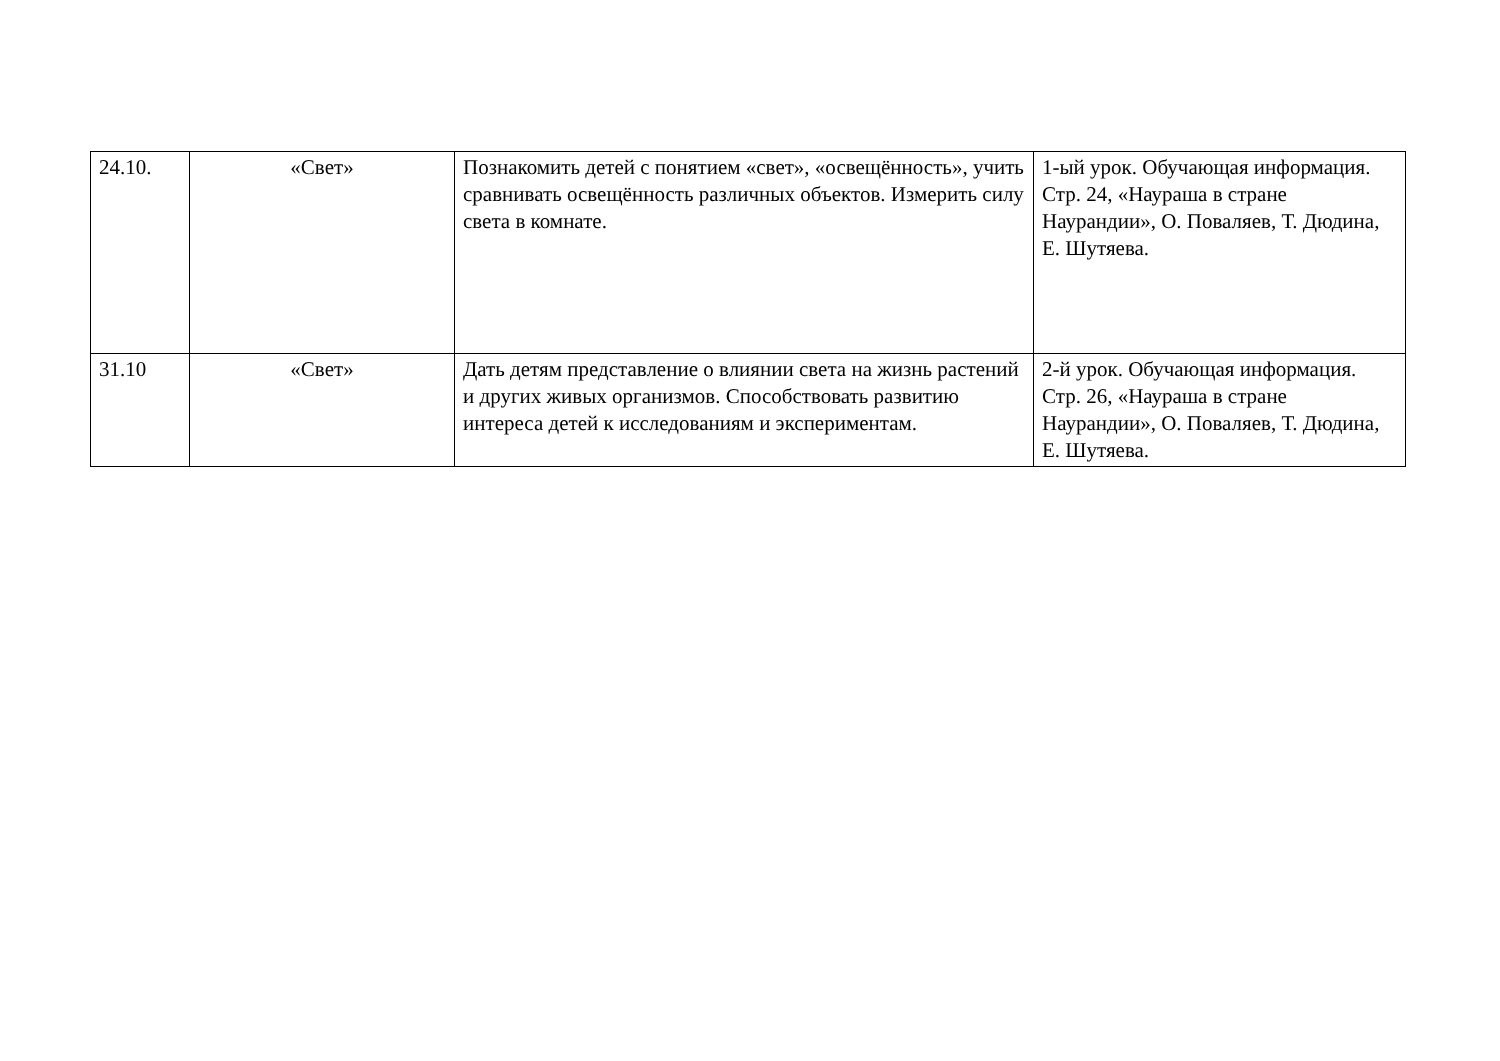| 24.10. | «Свет» | Познакомить детей с понятием «свет», «освещённость», учить сравнивать освещённость различных объектов. Измерить силу света в комнате. | 1-ый урок. Обучающая информация. Стр. 24, «Наураша в стране Наурандии», О. Поваляев, Т. Дюдина, Е. Шутяева. |
| 31.10 | «Свет» | Дать детям представление о влиянии света на жизнь растений и других живых организмов. Способствовать развитию интереса детей к исследованиям и экспериментам. | 2-й урок. Обучающая информация. Стр. 26, «Наураша в стране Наурандии», О. Поваляев, Т. Дюдина, Е. Шутяева. |